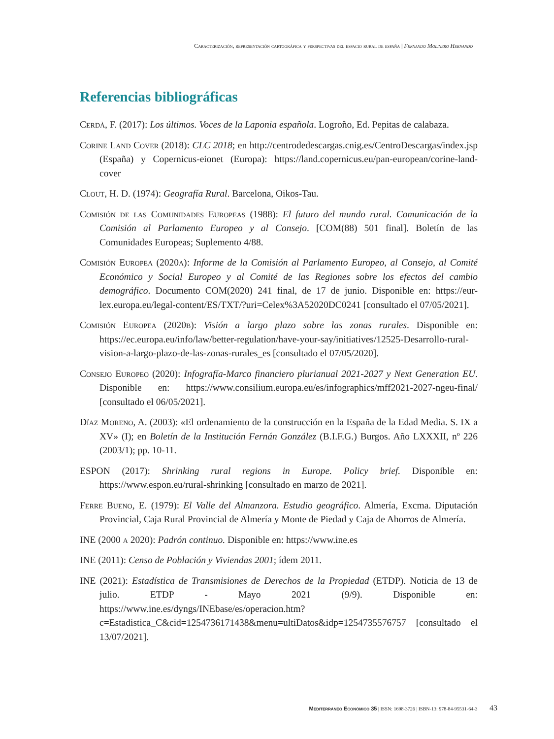Caracterización, representación cartográfica y perspectivas del espacio rural de españa | Fernando Molinero Hernando
Referencias bibliográficas
Cerdà, F. (2017): Los últimos. Voces de la Laponia española. Logroño, Ed. Pepitas de calabaza.
Corine Land Cover (2018): CLC 2018; en http://centrodedescargas.cnig.es/CentroDescargas/index.jsp (España) y Copernicus-eionet (Europa): https://land.copernicus.eu/pan-european/corine-land-cover
Clout, H. D. (1974): Geografía Rural. Barcelona, Oikos-Tau.
Comisión de las Comunidades Europeas (1988): El futuro del mundo rural. Comunicación de la Comisión al Parlamento Europeo y al Consejo. [COM(88) 501 final]. Boletín de las Comunidades Europeas; Suplemento 4/88.
Comisión Europea (2020a): Informe de la Comisión al Parlamento Europeo, al Consejo, al Comité Económico y Social Europeo y al Comité de las Regiones sobre los efectos del cambio demográfico. Documento COM(2020) 241 final, de 17 de junio. Disponible en: https://eur-lex.europa.eu/legal-content/ES/TXT/?uri=Celex%3A52020DC0241 [consultado el 07/05/2021].
Comisión Europea (2020b): Visión a largo plazo sobre las zonas rurales. Disponible en: https://ec.europa.eu/info/law/better-regulation/have-your-say/initiatives/12525-Desarrollo-rural-vision-a-largo-plazo-de-las-zonas-rurales_es [consultado el 07/05/2020].
Consejo Europeo (2020): Infografía-Marco financiero plurianual 2021-2027 y Next Generation EU. Disponible en: https://www.consilium.europa.eu/es/infographics/mff2021-2027-ngeu-final/ [consultado el 06/05/2021].
Díaz Moreno, A. (2003): «El ordenamiento de la construcción en la España de la Edad Media. S. IX a XV» (I); en Boletín de la Institución Fernán González (B.I.F.G.) Burgos. Año LXXXII, nº 226 (2003/1); pp. 10-11.
ESPON (2017): Shrinking rural regions in Europe. Policy brief. Disponible en: https://www.espon.eu/rural-shrinking [consultado en marzo de 2021].
Ferre Bueno, E. (1979): El Valle del Almanzora. Estudio geográfico. Almería, Excma. Diputación Provincial, Caja Rural Provincial de Almería y Monte de Piedad y Caja de Ahorros de Almería.
INE (2000 a 2020): Padrón continuo. Disponible en: https://www.ine.es
INE (2011): Censo de Población y Viviendas 2001; ídem 2011.
INE (2021): Estadística de Transmisiones de Derechos de la Propiedad (ETDP). Noticia de 13 de julio. ETDP - Mayo 2021 (9/9). Disponible en: https://www.ine.es/dyngs/INEbase/es/operacion.htm?c=Estadistica_C&cid=1254736171438&menu=ultiDatos&idp=1254735576757 [consultado el 13/07/2021].
Mediterráneo Económico 35 | ISSN: 1698-3726 | ISBN-13: 978-84-95531-64-3 43